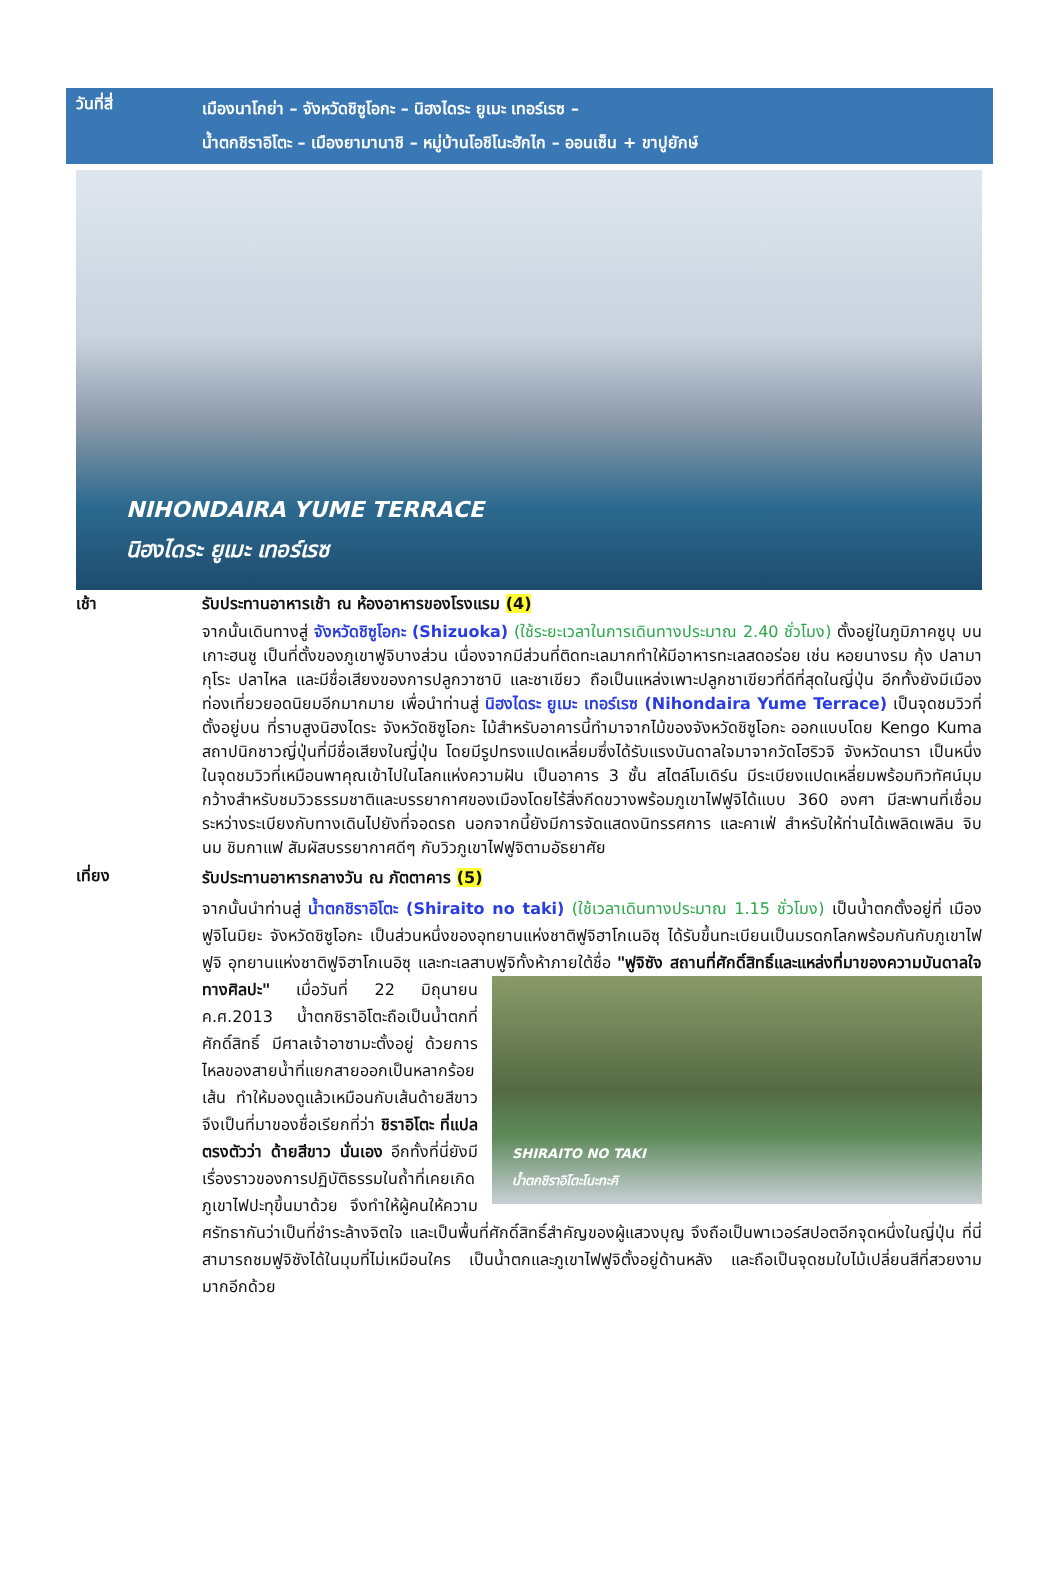วันที่สี่
เมืองนาโกย่า – จังหวัดชิซูโอกะ – นิฮงไดระ ยูเมะ เทอร์เรซ –
น้ำตกชิราอิโตะ – เมืองยามานาชิ – หมู่บ้านโอชิโนะฮักไก – ออนเซ็น + ขาปูยักษ์
NIHONDAIRA YUME TERRACE
นิฮงไดระ ยูเมะ เทอร์เรซ
เช้า
รับประทานอาหารเช้า ณ ห้องอาหารของโรงแรม (4)
จากนั้นเดินทางสู่ จังหวัดชิซูโอกะ (Shizuoka) (ใช้ระยะเวลาในการเดินทางประมาณ 2.40 ชั่วโมง) ตั้งอยู่ในภูมิภาคชูบุ บนเกาะฮนชู เป็นที่ตั้งของภูเขาฟูจิบางส่วน เนื่องจากมีส่วนที่ติดทะเลมากทำให้มีอาหารทะเลสดอร่อย เช่น หอยนางรม กุ้ง ปลามากุโระ ปลาไหล และมีชื่อเสียงของการปลูกวาซาบิ และชาเขียว ถือเป็นแหล่งเพาะปลูกชาเขียวที่ดีที่สุดในญี่ปุ่น อีกทั้งยังมีเมืองท่องเที่ยวยอดนิยมอีกมากมาย เพื่อนำท่านสู่ นิฮงไดระ ยูเมะ เทอร์เรซ (Nihondaira Yume Terrace) เป็นจุดชมวิวที่ตั้งอยู่บน ที่ราบสูงนิฮงไดระ จังหวัดชิซูโอกะ ไม้สำหรับอาคารนี้ทำมาจากไม้ของจังหวัดชิซูโอกะ ออกแบบโดย Kengo Kuma สถาปนิกชาวญี่ปุ่นที่มีชื่อเสียงในญี่ปุ่น โดยมีรูปทรงแปดเหลี่ยมซึ่งได้รับแรงบันดาลใจมาจากวัดโฮริวจิ จังหวัดนารา เป็นหนึ่งในจุดชมวิวที่เหมือนพาคุณเข้าไปในโลกแห่งความฝัน เป็นอาคาร 3 ชั้น สไตล์โมเดิร์น มีระเบียงแปดเหลี่ยมพร้อมทิวทัศน์มุมกว้างสำหรับชมวิวธรรมชาติและบรรยากาศของเมืองโดยไร้สิ่งกีดขวางพร้อมภูเขาไฟฟูจิได้แบบ 360 องศา มีสะพานที่เชื่อมระหว่างระเบียงกับทางเดินไปยังที่จอดรถ นอกจากนี้ยังมีการจัดแสดงนิทรรศการ และคาเฟ่ สำหรับให้ท่านได้เพลิดเพลิน จิบนม ชิมกาแฟ สัมผัสบรรยากาศดีๆ กับวิวภูเขาไฟฟูจิตามอัธยาศัย
เที่ยง
รับประทานอาหารกลางวัน ณ ภัตตาคาร (5)
จากนั้นนำท่านสู่ น้ำตกชิราอิโตะ (Shiraito no taki) (ใช้เวลาเดินทางประมาณ 1.15 ชั่วโมง) เป็นน้ำตกตั้งอยู่ที่ เมืองฟูจิโนมิยะ จังหวัดชิซูโอกะ เป็นส่วนหนึ่งของอุทยานแห่งชาติฟูจิฮาโกเนอิซุ ได้รับขึ้นทะเบียนเป็นมรดกโลกพร้อมกันกับภูเขาไฟฟูจิ อุทยานแห่งชาติฟูจิฮาโกเนอิซุ และทะเลสาบฟูจิทั้งห้าภายใต้ชื่อ "ฟูจิซัง สถานที่ศักดิ์สิทธิ์และแหล่งที่มาของความบันดาลใจทางศิลปะ" SHIRAITO NO TAKI
น้ำตกชิราอิโตะโนะทะคิ เมื่อวันที่ 22 มิถุนายน ค.ศ.2013 น้ำตกชิราอิโตะถือเป็นน้ำตกที่ศักดิ์สิทธิ์ มีศาลเจ้าอาซามะตั้งอยู่ ด้วยการไหลของสายน้ำที่แยกสายออกเป็นหลากร้อยเส้น ทำให้มองดูแล้วเหมือนกับเส้นด้ายสีขาว จึงเป็นที่มาของชื่อเรียกที่ว่า ชิราอิโตะ ที่แปลตรงตัวว่า ด้ายสีขาว นั่นเอง อีกทั้งที่นี่ยังมีเรื่องราวของการปฏิบัติธรรมในถ้ำที่เคยเกิดภูเขาไฟปะทุขึ้นมาด้วย จึงทำให้ผู้คนให้ความศรัทธากันว่าเป็นที่ชำระล้างจิตใจ และเป็นพื้นที่ศักดิ์สิทธิ์สำคัญของผู้แสวงบุญ จึงถือเป็นพาเวอร์สปอตอีกจุดหนึ่งในญี่ปุ่น ที่นี่สามารถชมฟูจิซังได้ในมุมที่ไม่เหมือนใคร เป็นน้ำตกและภูเขาไฟฟูจิตั้งอยู่ด้านหลัง และถือเป็นจุดชมใบไม้เปลี่ยนสีที่สวยงามมากอีกด้วย